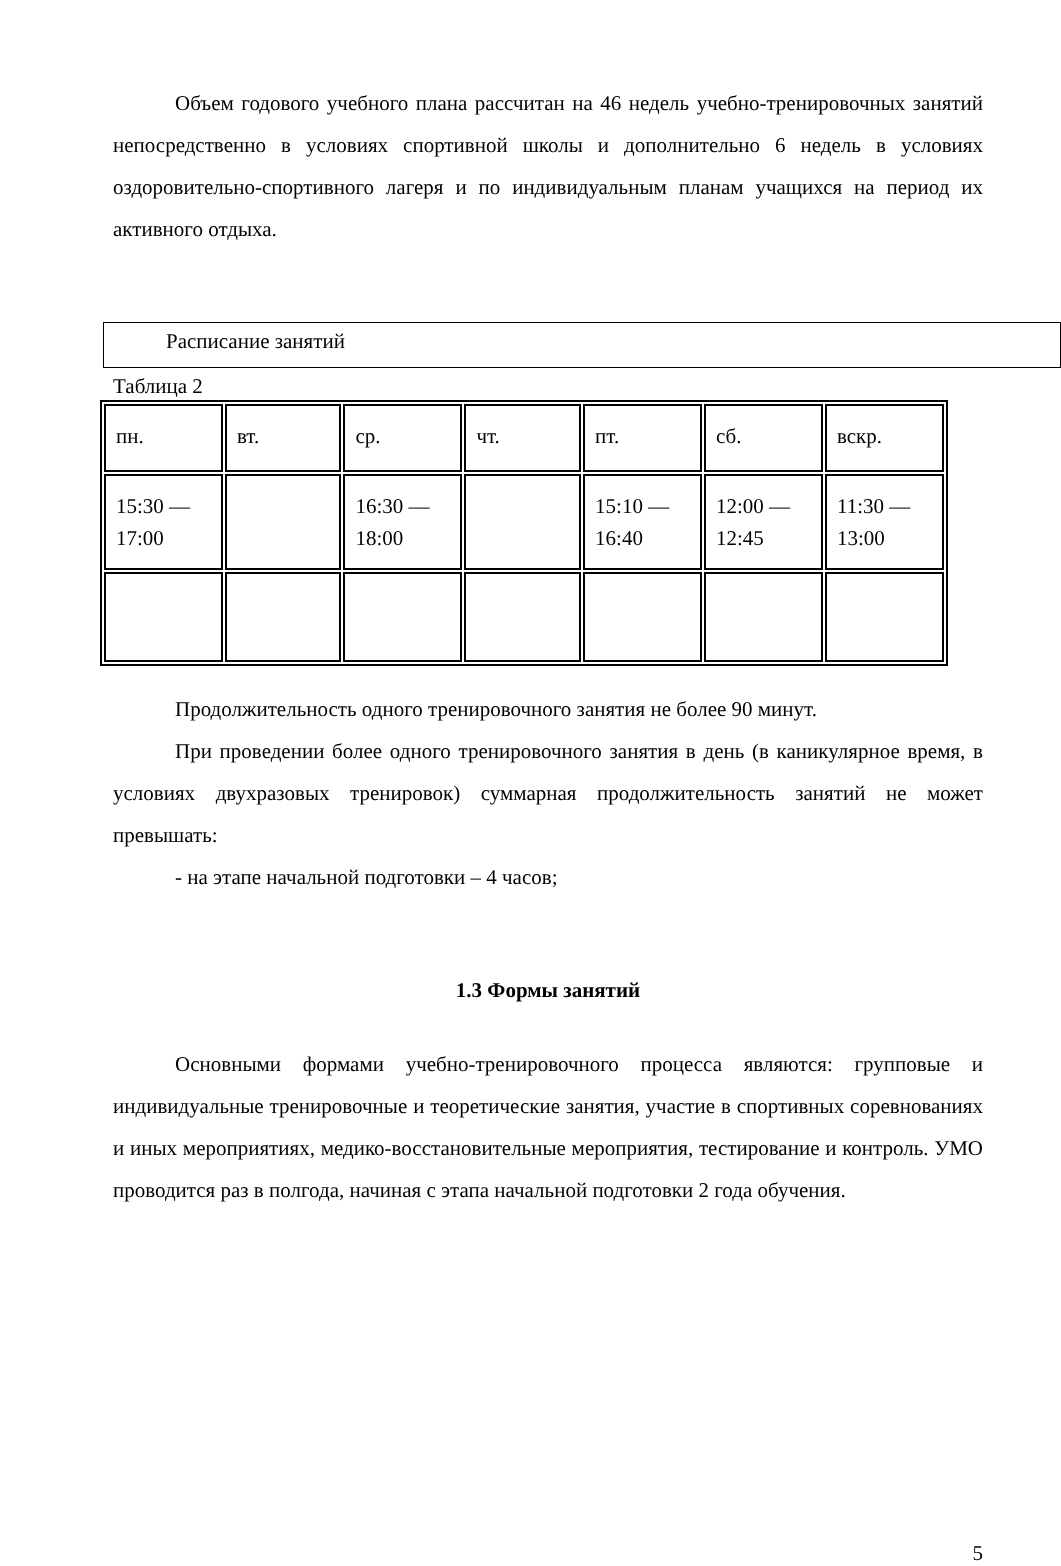Объем годового учебного плана рассчитан на 46 недель учебно-тренировочных занятий непосредственно в условиях спортивной школы и дополнительно 6 недель в условиях оздоровительно-спортивного лагеря и по индивидуальным планам учащихся на период их активного отдыха.
Расписание занятий
Таблица 2
| пн. | вт. | ср. | чт. | пт. | сб. | вскр. |
| 15:30 — 17:00 | | 16:30 — 18:00 | | 15:10 — 16:40 | 12:00 — 12:45 | 11:30 — 13:00 |
Продолжительность одного тренировочного занятия не более 90 минут.
При проведении более одного тренировочного занятия в день (в каникулярное время, в условиях двухразовых тренировок) суммарная продолжительность занятий не может превышать:
- на этапе начальной подготовки – 4 часов;
1.3 Формы занятий
Основными формами учебно-тренировочного процесса являются: групповые и индивидуальные тренировочные и теоретические занятия, участие в спортивных соревнованиях и иных мероприятиях, медико-восстановительные мероприятия, тестирование и контроль. УМО проводится раз в полгода, начиная с этапа начальной подготовки 2 года обучения.
5